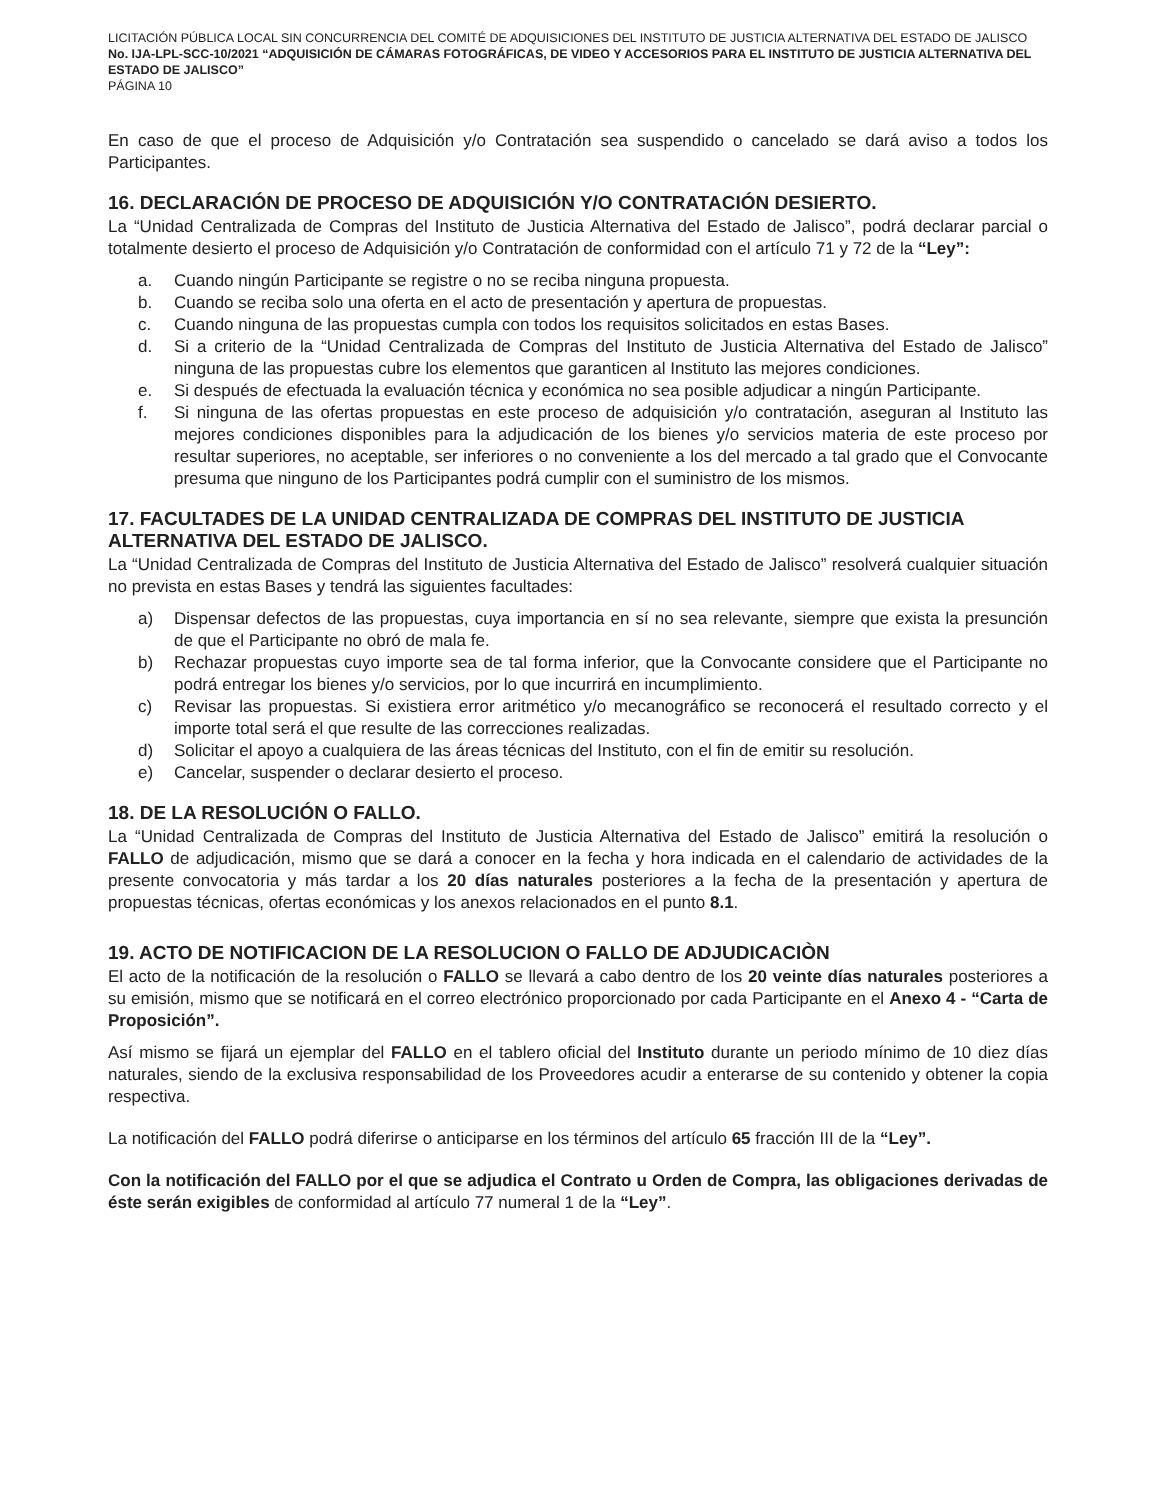LICITACIÓN PÚBLICA LOCAL SIN CONCURRENCIA DEL COMITÉ DE ADQUISICIONES DEL INSTITUTO DE JUSTICIA ALTERNATIVA DEL ESTADO DE JALISCO No. IJA-LPL-SCC-10/2021 “ADQUISICIÓN DE CÁMARAS FOTOGRÁFICAS, DE VIDEO Y ACCESORIOS PARA EL INSTITUTO DE JUSTICIA ALTERNATIVA DEL ESTADO DE JALISCO”
PÁGINA 10
En caso de que el proceso de Adquisición y/o Contratación sea suspendido o cancelado se dará aviso a todos los Participantes.
16. DECLARACIÓN DE PROCESO DE ADQUISICIÓN Y/O CONTRATACIÓN DESIERTO.
La “Unidad Centralizada de Compras del Instituto de Justicia Alternativa del Estado de Jalisco”, podrá declarar parcial o totalmente desierto el proceso de Adquisición y/o Contratación de conformidad con el artículo 71 y 72 de la “Ley”:
a. Cuando ningún Participante se registre o no se reciba ninguna propuesta.
b. Cuando se reciba solo una oferta en el acto de presentación y apertura de propuestas.
c. Cuando ninguna de las propuestas cumpla con todos los requisitos solicitados en estas Bases.
d. Si a criterio de la “Unidad Centralizada de Compras del Instituto de Justicia Alternativa del Estado de Jalisco” ninguna de las propuestas cubre los elementos que garanticen al Instituto las mejores condiciones.
e. Si después de efectuada la evaluación técnica y económica no sea posible adjudicar a ningún Participante.
f. Si ninguna de las ofertas propuestas en este proceso de adquisición y/o contratación, aseguran al Instituto las mejores condiciones disponibles para la adjudicación de los bienes y/o servicios materia de este proceso por resultar superiores, no aceptable, ser inferiores o no conveniente a los del mercado a tal grado que el Convocante presuma que ninguno de los Participantes podrá cumplir con el suministro de los mismos.
17. FACULTADES DE LA UNIDAD CENTRALIZADA DE COMPRAS DEL INSTITUTO DE JUSTICIA ALTERNATIVA DEL ESTADO DE JALISCO.
La “Unidad Centralizada de Compras del Instituto de Justicia Alternativa del Estado de Jalisco” resolverá cualquier situación no prevista en estas Bases y tendrá las siguientes facultades:
a) Dispensar defectos de las propuestas, cuya importancia en sí no sea relevante, siempre que exista la presunción de que el Participante no obró de mala fe.
b) Rechazar propuestas cuyo importe sea de tal forma inferior, que la Convocante considere que el Participante no podrá entregar los bienes y/o servicios, por lo que incurrirá en incumplimiento.
c) Revisar las propuestas. Si existiera error aritmético y/o mecanográfico se reconocerá el resultado correcto y el importe total será el que resulte de las correcciones realizadas.
d) Solicitar el apoyo a cualquiera de las áreas técnicas del Instituto, con el fin de emitir su resolución.
e) Cancelar, suspender o declarar desierto el proceso.
18. DE LA RESOLUCIÓN O FALLO.
La “Unidad Centralizada de Compras del Instituto de Justicia Alternativa del Estado de Jalisco” emitirá la resolución o FALLO de adjudicación, mismo que se dará a conocer en la fecha y hora indicada en el calendario de actividades de la presente convocatoria y más tardar a los 20 días naturales posteriores a la fecha de la presentación y apertura de propuestas técnicas, ofertas económicas y los anexos relacionados en el punto 8.1.
19. ACTO DE NOTIFICACION DE LA RESOLUCION O FALLO DE ADJUDICACIÒN
El acto de la notificación de la resolución o FALLO se llevará a cabo dentro de los 20 veinte días naturales posteriores a su emisión, mismo que se notificará en el correo electrónico proporcionado por cada Participante en el Anexo 4 - “Carta de Proposición”.
Así mismo se fijará un ejemplar del FALLO en el tablero oficial del Instituto durante un periodo mínimo de 10 diez días naturales, siendo de la exclusiva responsabilidad de los Proveedores acudir a enterarse de su contenido y obtener la copia respectiva.
La notificación del FALLO podrá diferirse o anticiparse en los términos del artículo 65 fracción III de la “Ley”.
Con la notificación del FALLO por el que se adjudica el Contrato u Orden de Compra, las obligaciones derivadas de éste serán exigibles de conformidad al artículo 77 numeral 1 de la “Ley”.